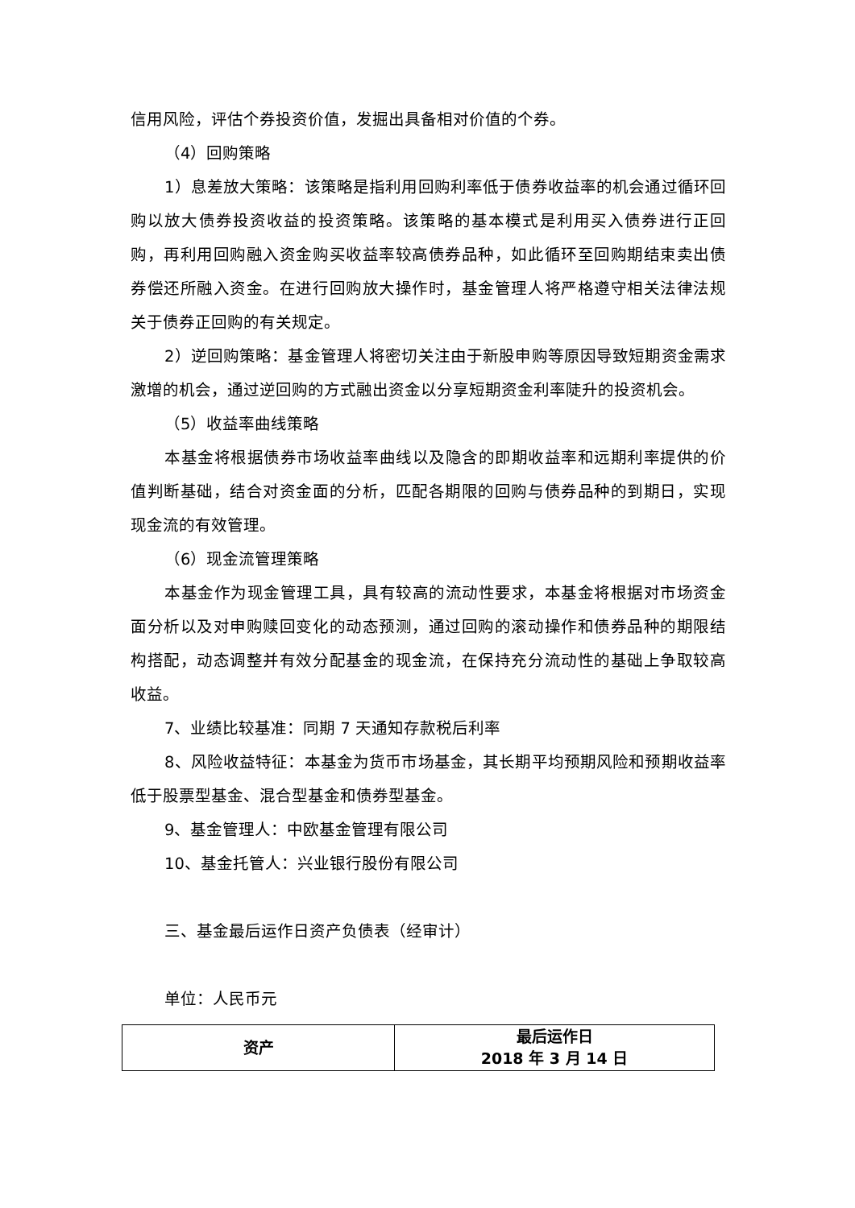信用风险，评估个券投资价值，发掘出具备相对价值的个券。
（4）回购策略
1）息差放大策略：该策略是指利用回购利率低于债券收益率的机会通过循环回购以放大债券投资收益的投资策略。该策略的基本模式是利用买入债券进行正回购，再利用回购融入资金购买收益率较高债券品种，如此循环至回购期结束卖出债券偿还所融入资金。在进行回购放大操作时，基金管理人将严格遵守相关法律法规关于债券正回购的有关规定。
2）逆回购策略：基金管理人将密切关注由于新股申购等原因导致短期资金需求激增的机会，通过逆回购的方式融出资金以分享短期资金利率陡升的投资机会。
（5）收益率曲线策略
本基金将根据债券市场收益率曲线以及隐含的即期收益率和远期利率提供的价值判断基础，结合对资金面的分析，匹配各期限的回购与债券品种的到期日，实现现金流的有效管理。
（6）现金流管理策略
本基金作为现金管理工具，具有较高的流动性要求，本基金将根据对市场资金面分析以及对申购赎回变化的动态预测，通过回购的滚动操作和债券品种的期限结构搭配，动态调整并有效分配基金的现金流，在保持充分流动性的基础上争取较高收益。
7、业绩比较基准：同期 7 天通知存款税后利率
8、风险收益特征：本基金为货币市场基金，其长期平均预期风险和预期收益率低于股票型基金、混合型基金和债券型基金。
9、基金管理人：中欧基金管理有限公司
10、基金托管人：兴业银行股份有限公司
三、基金最后运作日资产负债表（经审计）
单位：人民币元
| 资产 | 最后运作日 2018 年 3 月 14 日 |